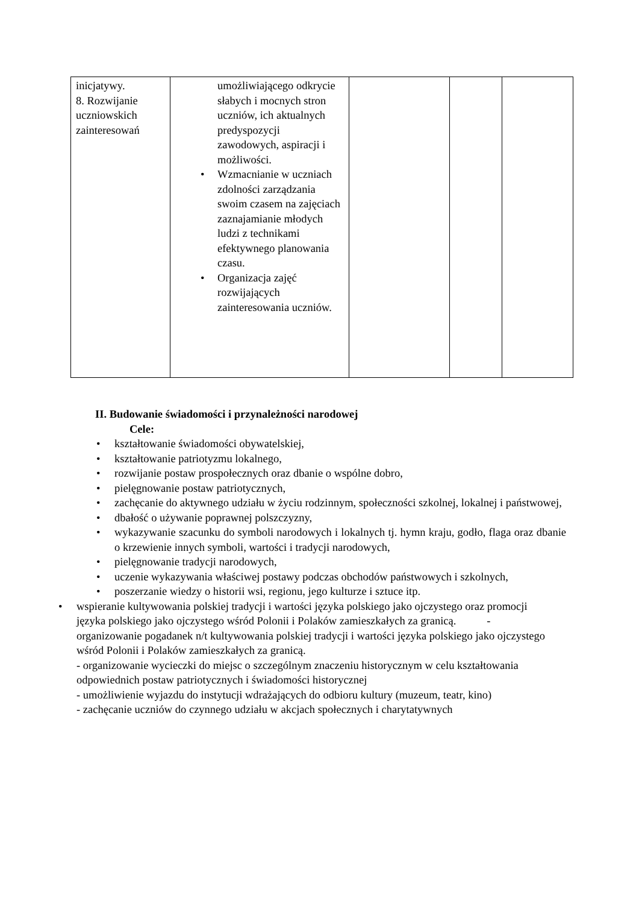| inicjatywy. 8. Rozwijanie uczniowskich zainteresowań | umożliwiającego odkrycie słabych i mocnych stron uczniów, ich aktualnych predyspozycji zawodowych, aspiracji i możliwości. • Wzmacnianie w uczniach zdolności zarządzania swoim czasem na zajęciach zaznajamianie młodych ludzi z technikami efektywnego planowania czasu. • Organizacja zajęć rozwijających zainteresowania uczniów. | | | |
II. Budowanie świadomości i przynależności narodowej
Cele:
• kształtowanie świadomości obywatelskiej,
• kształtowanie patriotyzmu lokalnego,
• rozwijanie postaw prospołecznych oraz dbanie o wspólne dobro,
• pielęgnowanie postaw patriotycznych,
• zachęcanie do aktywnego udziału w życiu rodzinnym, społeczności szkolnej, lokalnej i państwowej,
• dbałość o używanie poprawnej polszczyzny,
• wykazywanie szacunku do symboli narodowych i lokalnych tj. hymn kraju, godło, flaga oraz dbanie o krzewienie innych symboli, wartości i tradycji narodowych,
• pielęgnowanie tradycji narodowych,
• uczenie wykazywania właściwej postawy podczas obchodów państwowych i szkolnych,
• poszerzanie wiedzy o historii wsi, regionu, jego kulturze i sztuce itp.
• wspieranie kultywowania polskiej tradycji i wartości języka polskiego jako ojczystego oraz promocji języka polskiego jako ojczystego wśród Polonii i Polaków zamieszkałych za granicą. - organizowanie pogadanek n/t kultywowania polskiej tradycji i wartości języka polskiego jako ojczystego wśród Polonii i Polaków zamieszkałych za granicą.
- organizowanie wycieczki do miejsc o szczególnym znaczeniu historycznym w celu kształtowania odpowiednich postaw patriotycznych i świadomości historycznej
- umożliwienie wyjazdu do instytucji wdrażających do odbioru kultury (muzeum, teatr, kino)
- zachęcanie uczniów do czynnego udziału w akcjach społecznych i charytatywnych